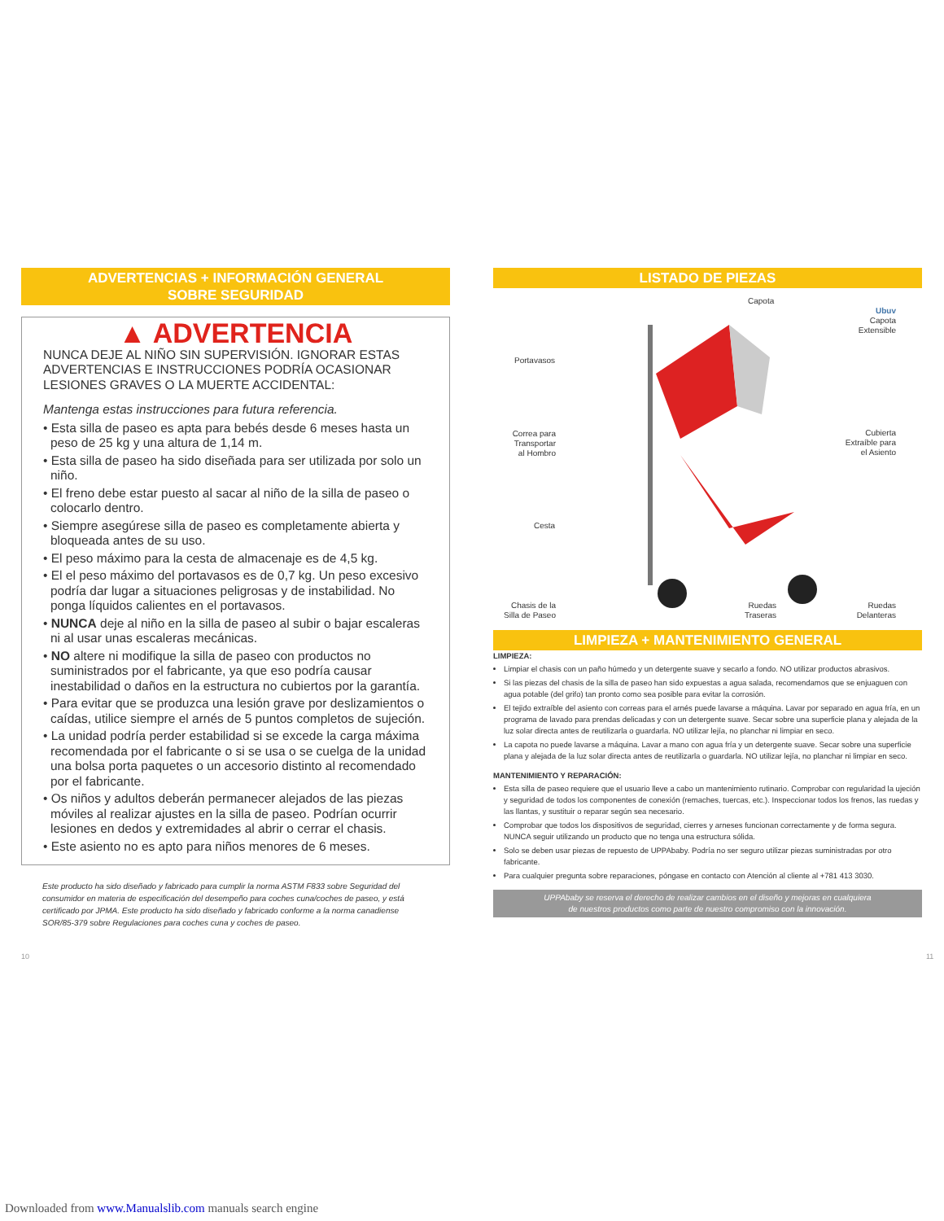ADVERTENCIAS + INFORMACIÓN GENERAL
SOBRE SEGURIDAD
▲ ADVERTENCIA
NUNCA DEJE AL NIÑO SIN SUPERVISIÓN. IGNORAR ESTAS ADVERTENCIAS E INSTRUCCIONES PODRÍA OCASIONAR LESIONES GRAVES O LA MUERTE ACCIDENTAL:
Mantenga estas instrucciones para futura referencia.
• Esta silla de paseo es apta para bebés desde 6 meses hasta un peso de 25 kg y una altura de 1,14 m.
• Esta silla de paseo ha sido diseñada para ser utilizada por solo un niño.
• El freno debe estar puesto al sacar al niño de la silla de paseo o colocarlo dentro.
• Siempre asegúrese silla de paseo es completamente abierta y bloqueada antes de su uso.
• El peso máximo para la cesta de almacenaje es de 4,5 kg.
• El el peso máximo del portavasos es de 0,7 kg. Un peso excesivo podría dar lugar a situaciones peligrosas y de instabilidad. No ponga líquidos calientes en el portavasos.
• NUNCA deje al niño en la silla de paseo al subir o bajar escaleras ni al usar unas escaleras mecánicas.
• NO altere ni modifique la silla de paseo con productos no suministrados por el fabricante, ya que eso podría causar inestabilidad o daños en la estructura no cubiertos por la garantía.
• Para evitar que se produzca una lesión grave por deslizamientos o caídas, utilice siempre el arnés de 5 puntos completos de sujeción.
• La unidad podría perder estabilidad si se excede la carga máxima recomendada por el fabricante o si se usa o se cuelga de la unidad una bolsa porta paquetes o un accesorio distinto al recomendado por el fabricante.
• Os niños y adultos deberán permanecer alejados de las piezas móviles al realizar ajustes en la silla de paseo. Podrían ocurrir lesiones en dedos y extremidades al abrir o cerrar el chasis.
• Este asiento no es apto para niños menores de 6 meses.
Este producto ha sido diseñado y fabricado para cumplir la norma ASTM F833 sobre Seguridad del consumidor en materia de especificación del desempeño para coches cuna/coches de paseo, y está certificado por JPMA. Este producto ha sido diseñado y fabricado conforme a la norma canadiense SOR/85-379 sobre Regulaciones para coches cuna y coches de paseo.
LISTADO DE PIEZAS
Capota
Ubuv
Capota
Extensible
Portavasos
Correa para Transportar al Hombro Cubierta Extraíble para el Asiento
Cesta
Chasis de la Silla de Paseo Ruedas Traseras Ruedas Delanteras
LIMPIEZA + MANTENIMIENTO GENERAL
LIMPIEZA:
Limpiar el chasis con un paño húmedo y un detergente suave y secarlo a fondo. NO utilizar productos abrasivos.
Si las piezas del chasis de la silla de paseo han sido expuestas a agua salada, recomendamos que se enjuaguen con agua potable (del grifo) tan pronto como sea posible para evitar la corrosión.
El tejido extraíble del asiento con correas para el arnés puede lavarse a máquina. Lavar por separado en agua fría, en un programa de lavado para prendas delicadas y con un detergente suave. Secar sobre una superficie plana y alejada de la luz solar directa antes de reutilizarla o guardarla. NO utilizar lejía, no planchar ni limpiar en seco.
La capota no puede lavarse a máquina. Lavar a mano con agua fría y un detergente suave. Secar sobre una superficie plana y alejada de la luz solar directa antes de reutilizarla o guardarla. NO utilizar lejía, no planchar ni limpiar en seco.
MANTENIMIENTO Y REPARACIÓN:
Esta silla de paseo requiere que el usuario lleve a cabo un mantenimiento rutinario. Comprobar con regularidad la ujeción y seguridad de todos los componentes de conexión (remaches, tuercas, etc.). Inspeccionar todos los frenos, las ruedas y las llantas, y sustituir o reparar según sea necesario.
Comprobar que todos los dispositivos de seguridad, cierres y arneses funcionan correctamente y de forma segura. NUNCA seguir utilizando un producto que no tenga una estructura sólida.
Solo se deben usar piezas de repuesto de UPPAbaby. Podría no ser seguro utilizar piezas suministradas por otro fabricante.
Para cualquier pregunta sobre reparaciones, póngase en contacto con Atención al cliente al +781 413 3030.
UPPAbaby se reserva el derecho de realizar cambios en el diseño y mejoras en cualquiera
de nuestros productos como parte de nuestro compromiso con la innovación.
10 11
Downloaded from www.Manualslib.com manuals search engine